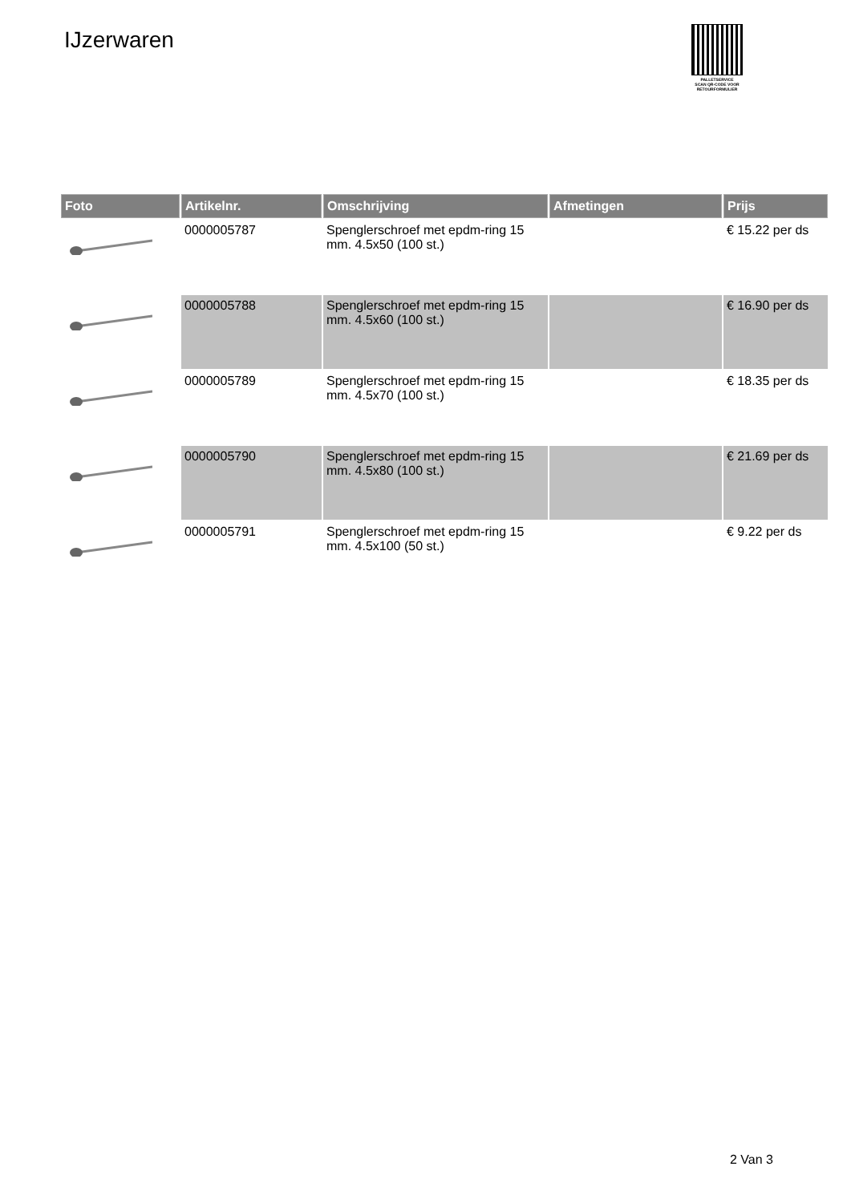IJzerwaren
PALLETSERVICE
SCAN QR-CODE VOOR RETOURFORMULIER
| Foto | Artikelnr. | Omschrijving | Afmetingen | Prijs |
| --- | --- | --- | --- | --- |
| | 0000005787 | Spenglerschroef met epdm-ring 15 mm. 4.5x50 (100 st.) | | € 15.22 per ds |
| | 0000005788 | Spenglerschroef met epdm-ring 15 mm. 4.5x60 (100 st.) | | € 16.90 per ds |
| | 0000005789 | Spenglerschroef met epdm-ring 15 mm. 4.5x70 (100 st.) | | € 18.35 per ds |
| | 0000005790 | Spenglerschroef met epdm-ring 15 mm. 4.5x80 (100 st.) | | € 21.69 per ds |
| | 0000005791 | Spenglerschroef met epdm-ring 15 mm. 4.5x100 (50 st.) | | € 9.22 per ds |
2 Van 3